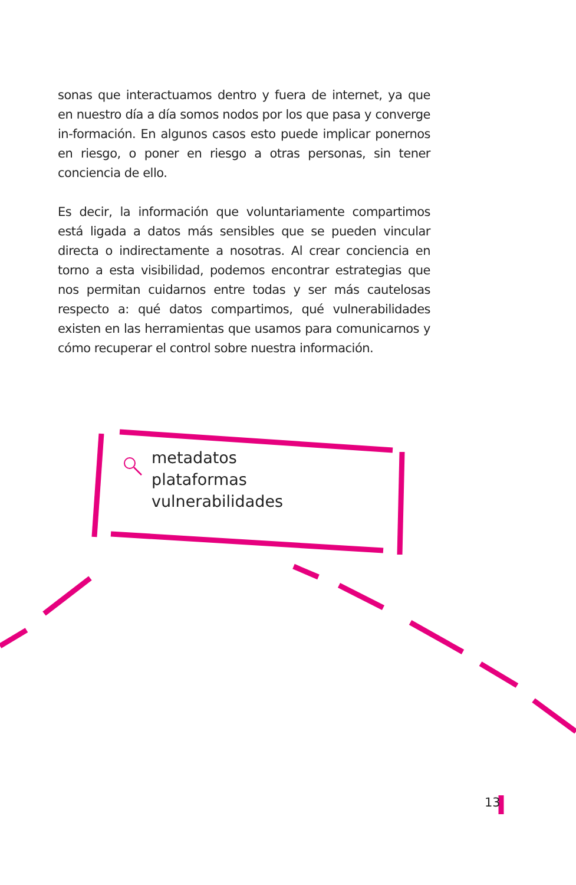sonas que interactuamos dentro y fuera de internet, ya que en nuestro día a día somos nodos por los que pasa y converge in-formación. En algunos casos esto puede implicar ponernos en riesgo, o poner en riesgo a otras personas, sin tener conciencia de ello.
Es decir, la información que voluntariamente compartimos está ligada a datos más sensibles que se pueden vincular directa o indirectamente a nosotras. Al crear conciencia en torno a esta visibilidad, podemos encontrar estrategias que nos permitan cuidarnos entre todas y ser más cautelosas respecto a: qué datos compartimos, qué vulnerabilidades existen en las herramientas que usamos para comunicarnos y cómo recuperar el control sobre nuestra información.
metadatos
plataformas
vulnerabilidades
13